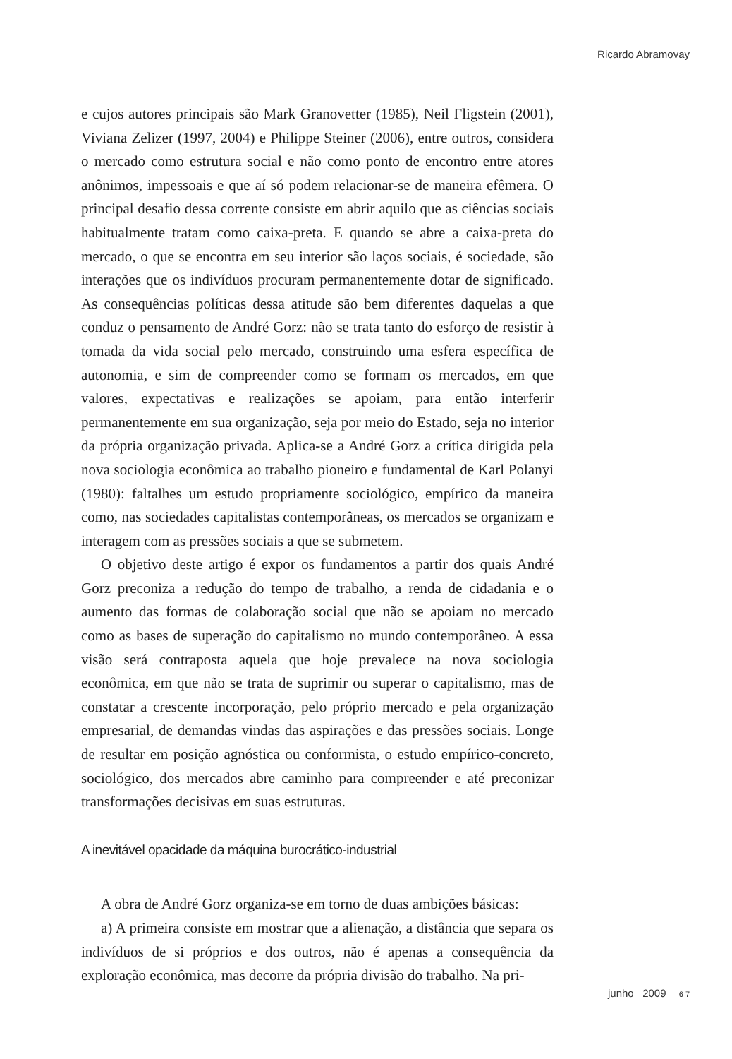Ricardo Abramovay
e cujos autores principais são Mark Granovetter (1985), Neil Fligstein (2001), Viviana Zelizer (1997, 2004) e Philippe Steiner (2006), entre outros, considera o mercado como estrutura social e não como ponto de encontro entre atores anônimos, impessoais e que aí só podem relacionar-se de maneira efêmera. O principal desafio dessa corrente consiste em abrir aquilo que as ciências sociais habitualmente tratam como caixa-preta. E quando se abre a caixa-preta do mercado, o que se encontra em seu interior são laços sociais, é sociedade, são interações que os indivíduos procuram permanentemente dotar de significado. As consequências políticas dessa atitude são bem diferentes daquelas a que conduz o pensamento de André Gorz: não se trata tanto do esforço de resistir à tomada da vida social pelo mercado, construindo uma esfera específica de autonomia, e sim de compreender como se formam os mercados, em que valores, expectativas e realizações se apoiam, para então interferir permanentemente em sua organização, seja por meio do Estado, seja no interior da própria organização privada. Aplica-se a André Gorz a crítica dirigida pela nova sociologia econômica ao trabalho pioneiro e fundamental de Karl Polanyi (1980): faltalhes um estudo propriamente sociológico, empírico da maneira como, nas sociedades capitalistas contemporâneas, os mercados se organizam e interagem com as pressões sociais a que se submetem.
O objetivo deste artigo é expor os fundamentos a partir dos quais André Gorz preconiza a redução do tempo de trabalho, a renda de cidadania e o aumento das formas de colaboração social que não se apoiam no mercado como as bases de superação do capitalismo no mundo contemporâneo. A essa visão será contraposta aquela que hoje prevalece na nova sociologia econômica, em que não se trata de suprimir ou superar o capitalismo, mas de constatar a crescente incorporação, pelo próprio mercado e pela organização empresarial, de demandas vindas das aspirações e das pressões sociais. Longe de resultar em posição agnóstica ou conformista, o estudo empírico-concreto, sociológico, dos mercados abre caminho para compreender e até preconizar transformações decisivas em suas estruturas.
A inevitável opacidade da máquina burocrático-industrial
A obra de André Gorz organiza-se em torno de duas ambições básicas:
a) A primeira consiste em mostrar que a alienação, a distância que separa os indivíduos de si próprios e dos outros, não é apenas a consequência da exploração econômica, mas decorre da própria divisão do trabalho. Na pri-
junho 2009 6 7